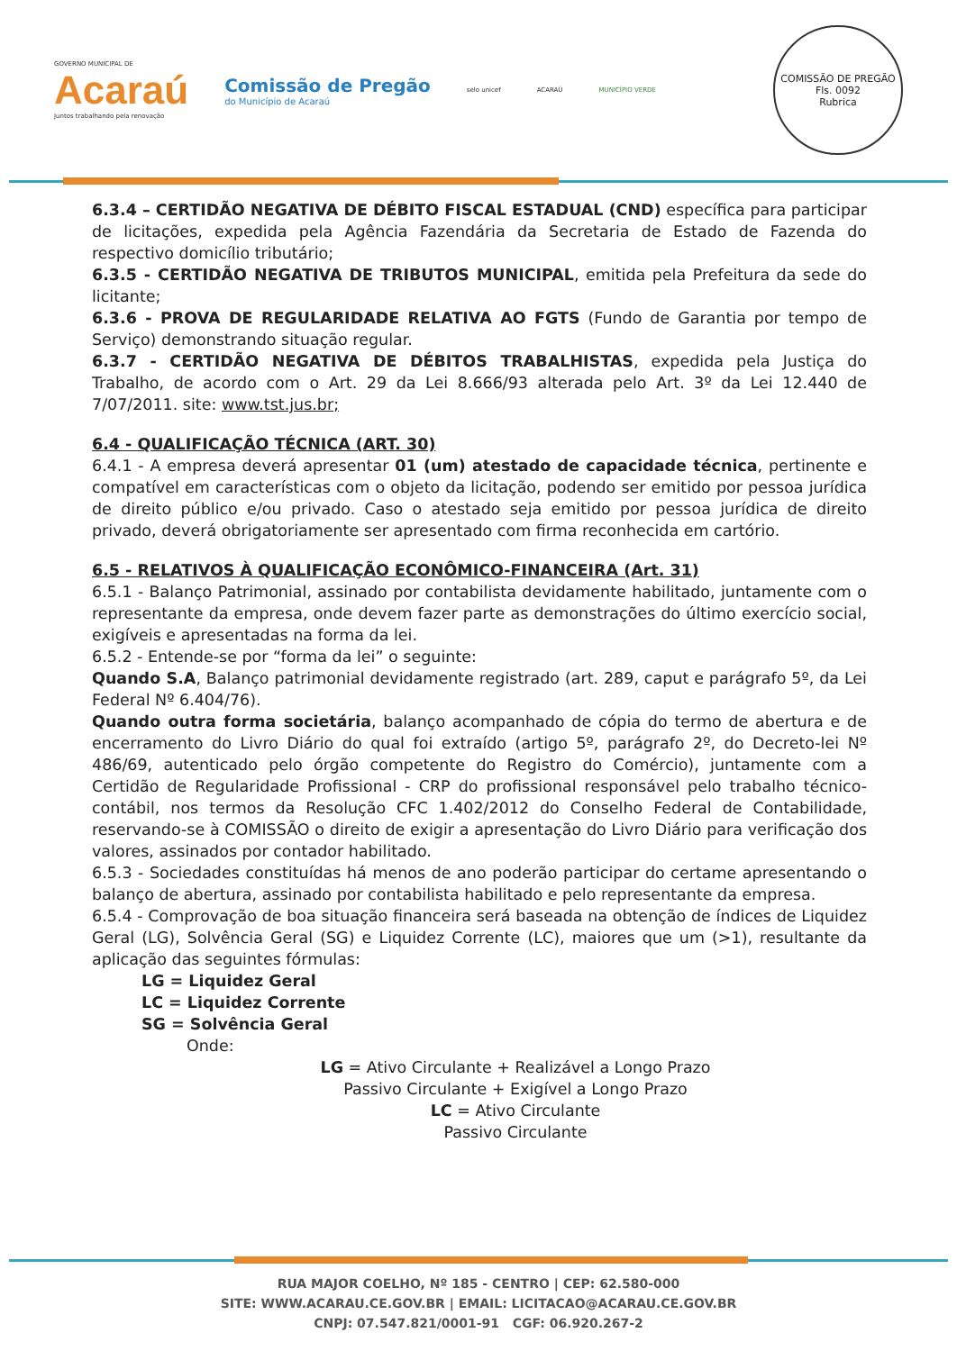GOVERNO MUNICIPAL DE
Acaraú
Juntos trabalhando pela renovação
Comissão de Pregão
do Município de Acaraú
selo unicef ACARAÚ MUNICÍPIO VERDE
COMISSÃO DE PREGÃO
Fls. 0092
Rubrica
6.3.4 – CERTIDÃO NEGATIVA DE DÉBITO FISCAL ESTADUAL (CND) específica para participar de licitações, expedida pela Agência Fazendária da Secretaria de Estado de Fazenda do respectivo domicílio tributário;
6.3.5 - CERTIDÃO NEGATIVA DE TRIBUTOS MUNICIPAL, emitida pela Prefeitura da sede do licitante;
6.3.6 - PROVA DE REGULARIDADE RELATIVA AO FGTS (Fundo de Garantia por tempo de Serviço) demonstrando situação regular.
6.3.7 - CERTIDÃO NEGATIVA DE DÉBITOS TRABALHISTAS, expedida pela Justiça do Trabalho, de acordo com o Art. 29 da Lei 8.666/93 alterada pelo Art. 3º da Lei 12.440 de 7/07/2011. site: www.tst.jus.br;
6.4 - QUALIFICAÇÃO TÉCNICA (ART. 30)
6.4.1 - A empresa deverá apresentar 01 (um) atestado de capacidade técnica, pertinente e compatível em características com o objeto da licitação, podendo ser emitido por pessoa jurídica de direito público e/ou privado. Caso o atestado seja emitido por pessoa jurídica de direito privado, deverá obrigatoriamente ser apresentado com firma reconhecida em cartório.
6.5 - RELATIVOS À QUALIFICAÇÃO ECONÔMICO-FINANCEIRA (Art. 31)
6.5.1 - Balanço Patrimonial, assinado por contabilista devidamente habilitado, juntamente com o representante da empresa, onde devem fazer parte as demonstrações do último exercício social, exigíveis e apresentadas na forma da lei.
6.5.2 - Entende-se por “forma da lei” o seguinte:
Quando S.A, Balanço patrimonial devidamente registrado (art. 289, caput e parágrafo 5º, da Lei Federal Nº 6.404/76).
Quando outra forma societária, balanço acompanhado de cópia do termo de abertura e de encerramento do Livro Diário do qual foi extraído (artigo 5º, parágrafo 2º, do Decreto-lei Nº 486/69, autenticado pelo órgão competente do Registro do Comércio), juntamente com a Certidão de Regularidade Profissional - CRP do profissional responsável pelo trabalho técnico-contábil, nos termos da Resolução CFC 1.402/2012 do Conselho Federal de Contabilidade, reservando-se à COMISSÃO o direito de exigir a apresentação do Livro Diário para verificação dos valores, assinados por contador habilitado.
6.5.3 - Sociedades constituídas há menos de ano poderão participar do certame apresentando o balanço de abertura, assinado por contabilista habilitado e pelo representante da empresa.
6.5.4 - Comprovação de boa situação financeira será baseada na obtenção de índices de Liquidez Geral (LG), Solvência Geral (SG) e Liquidez Corrente (LC), maiores que um (>1), resultante da aplicação das seguintes fórmulas:
LG = Liquidez Geral
LC = Liquidez Corrente
SG = Solvência Geral
Onde:
LG = Ativo Circulante + Realizável a Longo Prazo
Passivo Circulante + Exigível a Longo Prazo
LC = Ativo Circulante
Passivo Circulante
RUA MAJOR COELHO, Nº 185 - CENTRO | CEP: 62.580-000
SITE: WWW.ACARAU.CE.GOV.BR | EMAIL: LICITACAO@ACARAU.CE.GOV.BR
CNPJ: 07.547.821/0001-91 CGF: 06.920.267-2